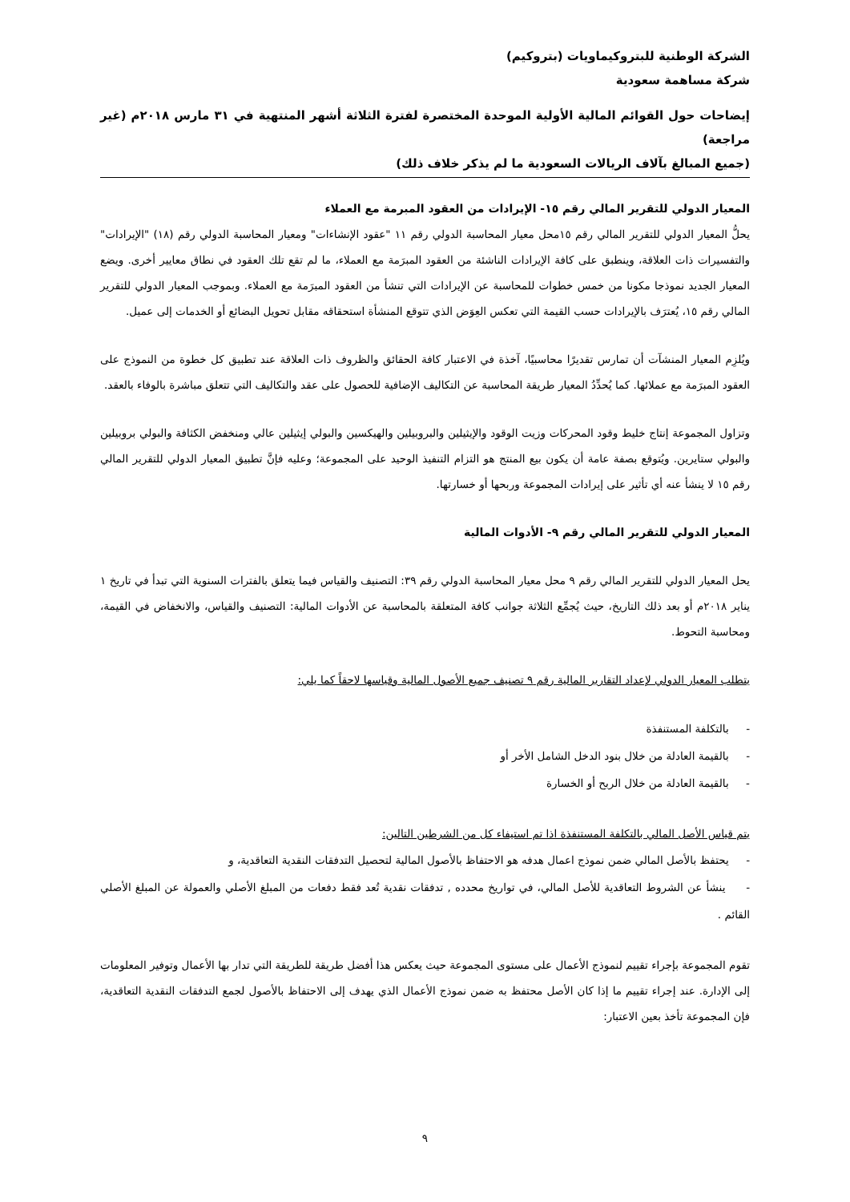الشركة الوطنية للبتروكيماويات (بتروكيم)
شركة مساهمة سعودية
إيضاحات حول القوائم المالية الأولية الموحدة المختصرة لفترة الثلاثة أشهر المنتهية في ٣١ مارس ٢٠١٨م (غير مراجعة)
(جميع المبالغ بآلاف الريالات السعودية ما لم يذكر خلاف ذلك)
المعيار الدولي للتقرير المالي رقم ١٥- الإيرادات من العقود المبرمة مع العملاء
يحلُّ المعيار الدولي للتقرير المالي رقم ١٥محل معيار المحاسبة الدولي رقم ١١ "عقود الإنشاءات" ومعيار المحاسبة الدولي رقم (١٨) "الإيرادات" والتفسيرات ذات العلاقة، وينطبق على كافة الإيرادات الناشئة من العقود المبرَمة مع العملاء، ما لم تقع تلك العقود في نطاق معايير أخرى. ويضع المعيار الجديد نموذجا مكونا من خمس خطوات للمحاسبة عن الإيرادات التي تنشأ من العقود المبرَمة مع العملاء. وبموجب المعيار الدولي للتقرير المالي رقم ١٥، يُعترَف بالإيرادات حسب القيمة التي تعكس العِوَض الذي تتوقع المنشأة استحقاقه مقابل تحويل البضائع أو الخدمات إلى عميل.
ويُلزِم المعيار المنشآت أن تمارس تقديرًا محاسبيًا، آخذة في الاعتبار كافة الحقائق والظروف ذات العلاقة عند تطبيق كل خطوة من النموذج على العقود المبرَمة مع عملائها. كما يُحدِّدُ المعيار طريقة المحاسبة عن التكاليف الإضافية للحصول على عقد والتكاليف التي تتعلق مباشرة بالوفاء بالعقد.
وتزاول المجموعة إنتاج خليط وقود المحركات وزيت الوقود والإيثيلين والبروبيلين والهيكسين والبولي إيثيلين عالي ومنخفض الكثافة والبولي بروبيلين والبولي ستايرين. ويُتوقع بصفة عامة أن يكون بيع المنتج هو التزام التنفيذ الوحيد على المجموعة؛ وعليه فإنَّ تطبيق المعيار الدولي للتقرير المالي رقم ١٥ لا ينشأ عنه أي تأثير على إيرادات المجموعة وربحها أو خسارتها.
المعيار الدولي للتقرير المالي رقم ٩- الأدوات المالية
يحل المعيار الدولي للتقرير المالي رقم ٩ محل معيار المحاسبة الدولي رقم ٣٩: التصنيف والقياس فيما يتعلق بالفترات السنوية التي تبدأ في تاريخ ١ يناير ٢٠١٨م أو بعد ذلك التاريخ، حيث يُجمِّع الثلاثة جوانب كافة المتعلقة بالمحاسبة عن الأدوات المالية: التصنيف والقياس، والانخفاض في القيمة، ومحاسبة التحوط.
يتطلب المعيار الدولي لإعداد التقارير المالية رقم ٩ تصنيف جميع الأصول المالية وقياسها لاحقاً كما يلي:
- بالتكلفة المستنفذة
- بالقيمة العادلة من خلال بنود الدخل الشامل الأخر أو
- بالقيمة العادلة من خلال الربح أو الخسارة
يتم قياس الأصل المالي بالتكلفة المستنفذة اذا تم استيفاء كل من الشرطين التالين:
- يحتفظ بالأصل المالي ضمن نموذج اعمال هدفه هو الاحتفاظ بالأصول المالية لتحصيل التدفقات النقدية التعاقدية، و
- ينشأ عن الشروط التعاقدية للأصل المالي، في تواريخ محدده , تدفقات نقدية تُعد فقط دفعات من المبلغ الأصلي والعمولة عن المبلغ الأصلي القائم .
تقوم المجموعة بإجراء تقييم لنموذج الأعمال على مستوى المجموعة حيث يعكس هذا أفضل طريقة للطريقة التي تدار بها الأعمال وتوفير المعلومات إلى الإدارة. عند إجراء تقييم ما إذا كان الأصل محتفظ به ضمن نموذج الأعمال الذي يهدف إلى الاحتفاظ بالأصول لجمع التدفقات النقدية التعاقدية، فإن المجموعة تأخذ بعين الاعتبار:
٩